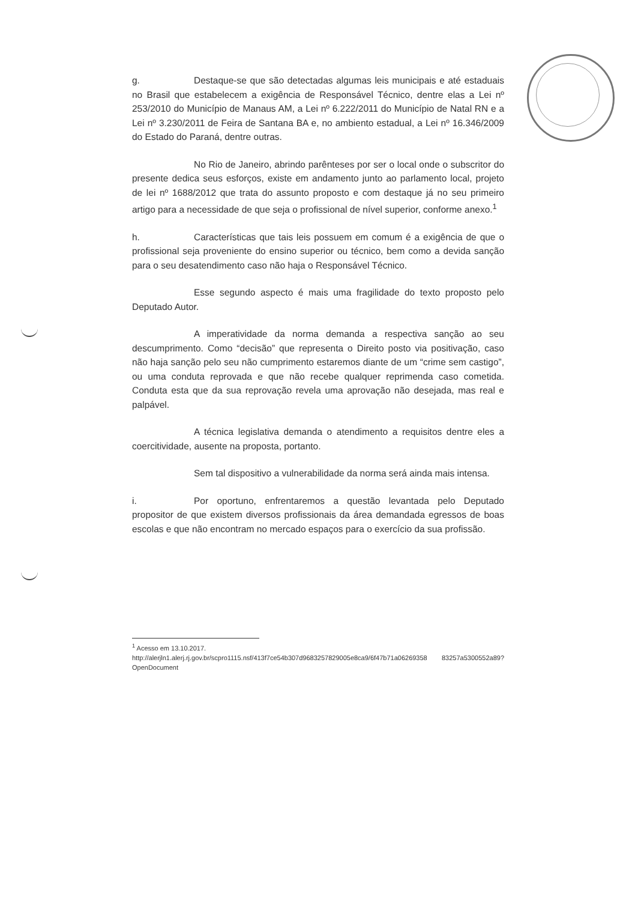g. Destaque-se que são detectadas algumas leis municipais e até estaduais no Brasil que estabelecem a exigência de Responsável Técnico, dentre elas a Lei nº 253/2010 do Município de Manaus AM, a Lei nº 6.222/2011 do Município de Natal RN e a Lei nº 3.230/2011 de Feira de Santana BA e, no ambiento estadual, a Lei nº 16.346/2009 do Estado do Paraná, dentre outras.
No Rio de Janeiro, abrindo parênteses por ser o local onde o subscritor do presente dedica seus esforços, existe em andamento junto ao parlamento local, projeto de lei nº 1688/2012 que trata do assunto proposto e com destaque já no seu primeiro artigo para a necessidade de que seja o profissional de nível superior, conforme anexo.<sup>1</sup>
h. Características que tais leis possuem em comum é a exigência de que o profissional seja proveniente do ensino superior ou técnico, bem como a devida sanção para o seu desatendimento caso não haja o Responsável Técnico.
Esse segundo aspecto é mais uma fragilidade do texto proposto pelo Deputado Autor.
A imperatividade da norma demanda a respectiva sanção ao seu descumprimento. Como “decisão” que representa o Direito posto via positivação, caso não haja sanção pelo seu não cumprimento estaremos diante de um “crime sem castigo”, ou uma conduta reprovada e que não recebe qualquer reprimenda caso cometida. Conduta esta que da sua reprovação revela uma aprovação não desejada, mas real e palpável.
A técnica legislativa demanda o atendimento a requisitos dentre eles a coercitividade, ausente na proposta, portanto.
Sem tal dispositivo a vulnerabilidade da norma será ainda mais intensa.
i. Por oportuno, enfrentaremos a questão levantada pelo Deputado propositor de que existem diversos profissionais da área demandada egressos de boas escolas e que não encontram no mercado espaços para o exercício da sua profissão.
<sup>1</sup> Acesso em 13.10.2017.
http://alerjln1.alerj.rj.gov.br/scpro1115.nsf/413f7ce54b307d9683257829005e8ca9/6f47b71a06269358 83257a5300552a89?OpenDocument